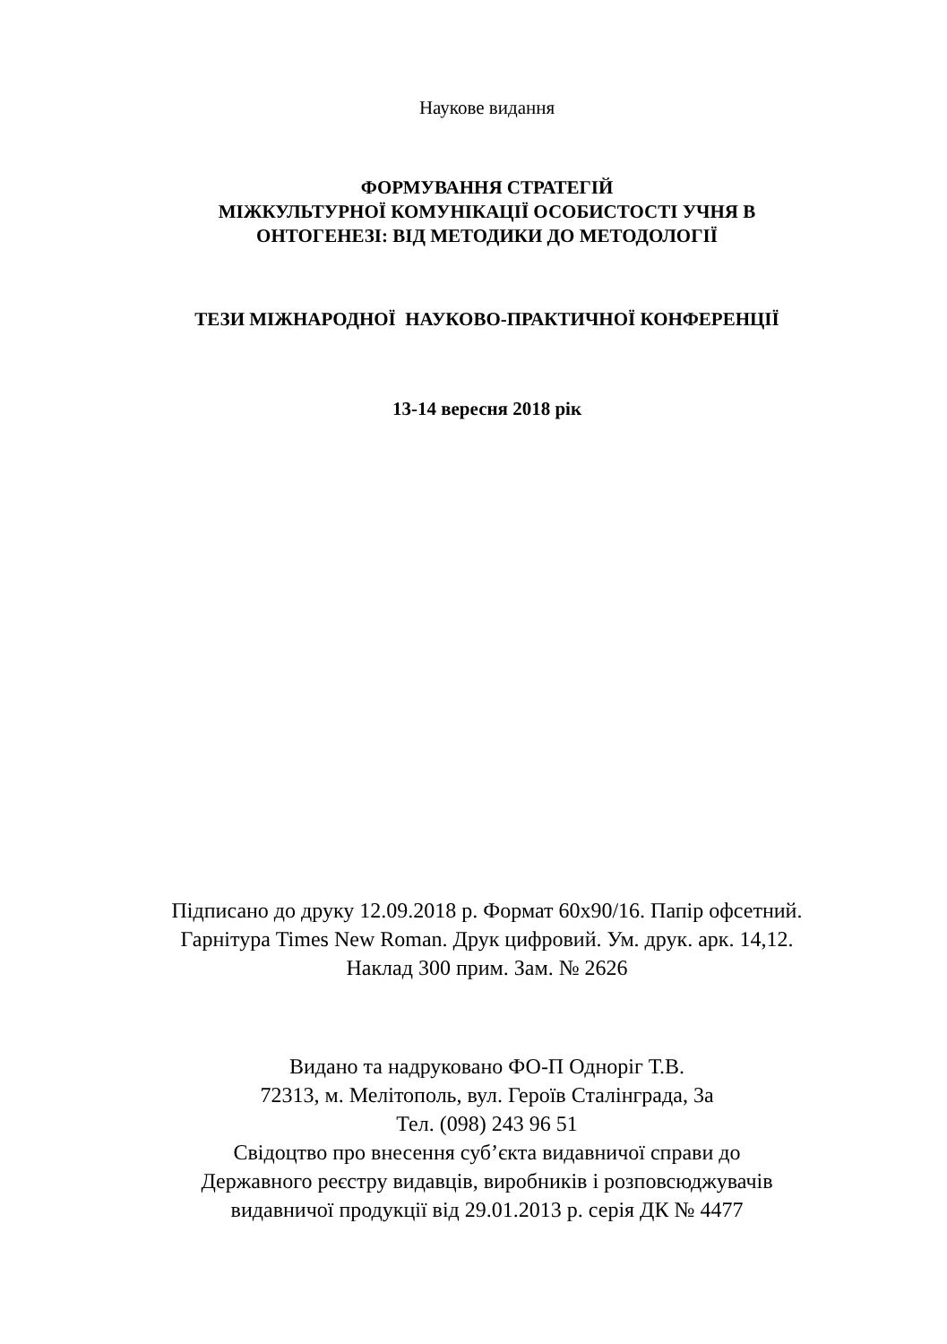Наукове видання
ФОРМУВАННЯ СТРАТЕГІЙ
МІЖКУЛЬТУРНОЇ КОМУНІКАЦІЇ ОСОБИСТОСТІ УЧНЯ В
ОНТОГЕНЕЗІ: ВІД МЕТОДИКИ ДО МЕТОДОЛОГІЇ
ТЕЗИ МІЖНАРОДНОЇ НАУКОВО-ПРАКТИЧНОЇ КОНФЕРЕНЦІЇ
13-14 вересня 2018 рік
Підписано до друку 12.09.2018 р. Формат 60х90/16. Папір офсетний.
Гарнітура Times New Roman. Друк цифровий. Ум. друк. арк. 14,12.
Наклад 300 прим. Зам. № 2626
Видано та надруковано ФО-П Одноріг Т.В.
72313, м. Мелітополь, вул. Героїв Сталінграда, 3а
Тел. (098) 243 96 51
Свідоцтво про внесення суб’єкта видавничої справи до
Державного реєстру видавців, виробників і розповсюджувачів
видавничої продукції від 29.01.2013 р. серія ДК № 4477